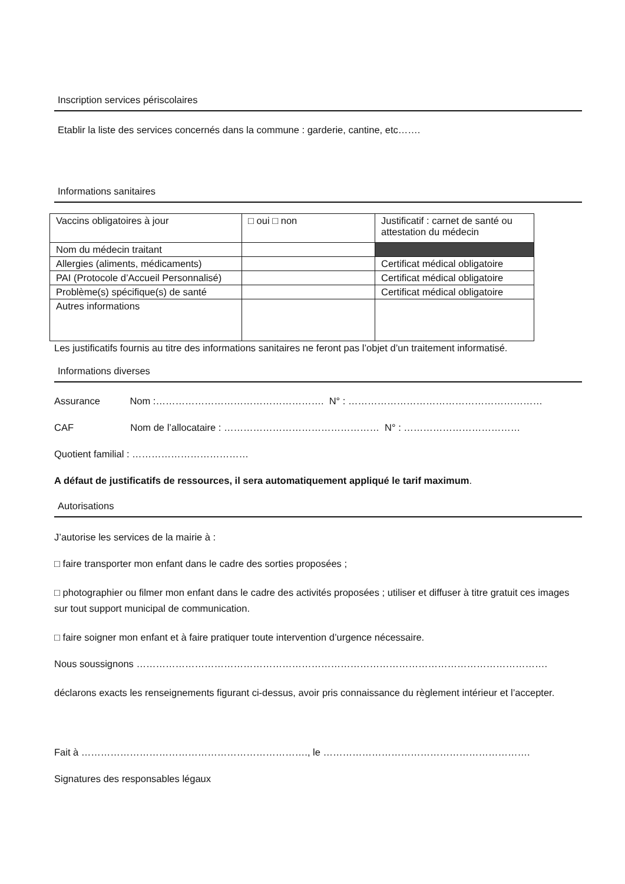Inscription services périscolaires
Etablir la liste des services concernés dans la commune : garderie, cantine, etc…….
Informations sanitaires
| Vaccins obligatoires à jour | □ oui □ non | Justificatif : carnet de santé ou attestation du médecin |
| Nom du médecin traitant | | |
| Allergies (aliments, médicaments) | | Certificat médical obligatoire |
| PAI (Protocole d’Accueil Personnalisé) | | Certificat médical obligatoire |
| Problème(s) spécifique(s) de santé | | Certificat médical obligatoire |
| Autres informations | | |
Les justificatifs fournis au titre des informations sanitaires ne feront pas l’objet d’un traitement informatisé.
Informations diverses
Assurance Nom :……………………………………………. N° : ……………………………………………………
CAF Nom de l’allocataire : ………………………………………… N° : ………………………………
Quotient familial : ………………………………
A défaut de justificatifs de ressources, il sera automatiquement appliqué le tarif maximum.
Autorisations
J’autorise les services de la mairie à :
□ faire transporter mon enfant dans le cadre des sorties proposées ;
□ photographier ou filmer mon enfant dans le cadre des activités proposées ; utiliser et diffuser à titre gratuit ces images sur tout support municipal de communication.
□ faire soigner mon enfant et à faire pratiquer toute intervention d’urgence nécessaire.
Nous soussignons ……………………………………………………………………………………………………………….
déclarons exacts les renseignements figurant ci-dessus, avoir pris connaissance du règlement intérieur et l’accepter.
Fait à ……………………………………………………………., le ……………………………………………………….
Signatures des responsables légaux